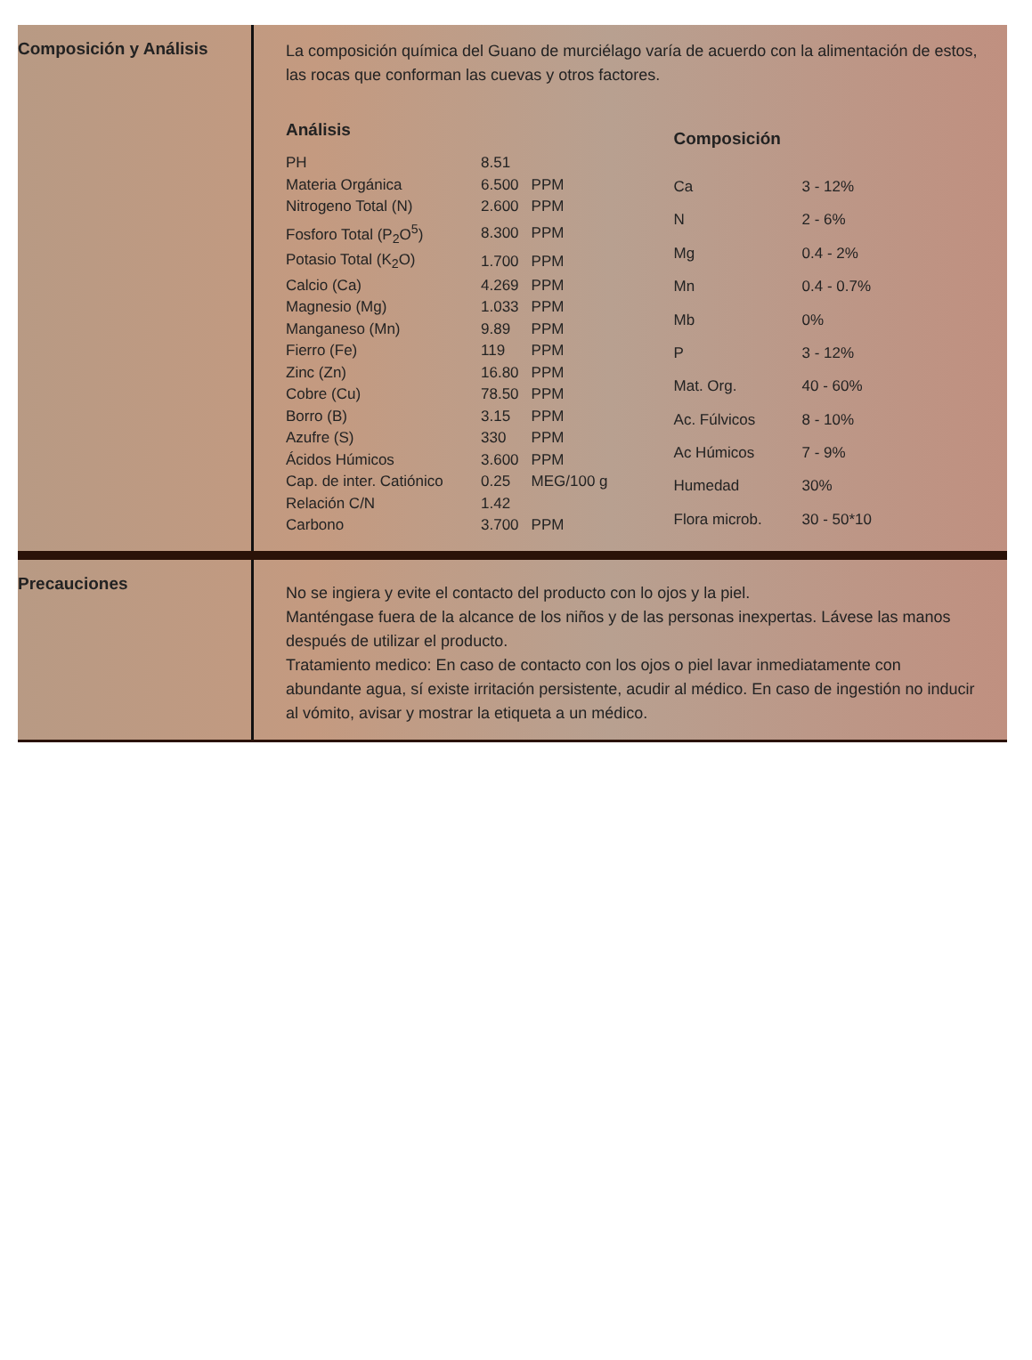Composición y Análisis
La composición química del Guano de murciélago varía de acuerdo con la alimentación de estos, las rocas que conforman las cuevas y otros factores.
| Análisis | | |
| --- | --- | --- |
| PH | 8.51 | |
| Materia Orgánica | 6.500 | PPM |
| Nitrogeno Total (N) | 2.600 | PPM |
| Fosforo Total (P<sub>2</sub>O<sup>5</sup>) | 8.300 | PPM |
| Potasio Total (K<sub>2</sub>O) | 1.700 | PPM |
| Calcio (Ca) | 4.269 | PPM |
| Magnesio (Mg) | 1.033 | PPM |
| Manganeso (Mn) | 9.89 | PPM |
| Fierro (Fe) | 119 | PPM |
| Zinc (Zn) | 16.80 | PPM |
| Cobre (Cu) | 78.50 | PPM |
| Borro (B) | 3.15 | PPM |
| Azufre (S) | 330 | PPM |
| Ácidos Húmicos | 3.600 | PPM |
| Cap. de inter. Catiónico | 0.25 | MEG/100 g |
| Relación C/N | 1.42 | |
| Carbono | 3.700 | PPM |
| Composición | |
| --- | --- |
| Ca | 3 - 12% |
| N | 2 - 6% |
| Mg | 0.4 - 2% |
| Mn | 0.4 - 0.7% |
| Mb | 0% |
| P | 3 - 12% |
| Mat. Org. | 40 - 60% |
| Ac. Fúlvicos | 8 - 10% |
| Ac Húmicos | 7 - 9% |
| Humedad | 30% |
| Flora microb. | 30 - 50*10 |
Precauciones
No se ingiera y evite el contacto del producto con lo ojos y la piel.
Manténgase fuera de la alcance de los niños y de las personas inexpertas. Lávese las manos después de utilizar el producto.
Tratamiento medico: En caso de contacto con los ojos o piel lavar inmediatamente con abundante agua, sí existe irritación persistente, acudir al médico. En caso de ingestión no inducir al vómito, avisar y mostrar la etiqueta a un médico.